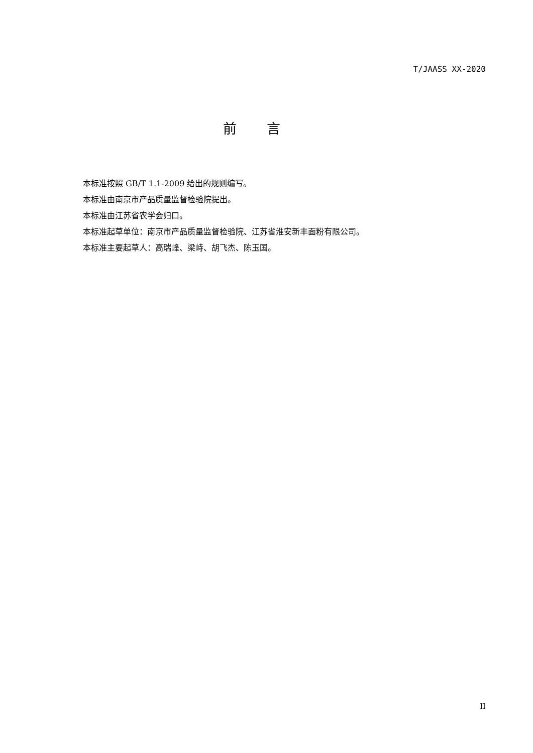T/JAASS XX-2020
前言
本标准按照 GB/T 1.1-2009 给出的规则编写。
本标准由南京市产品质量监督检验院提出。
本标准由江苏省农学会归口。
本标准起草单位：南京市产品质量监督检验院、江苏省淮安新丰面粉有限公司。
本标准主要起草人：高瑞峰、梁峙、胡飞杰、陈玉国。
II